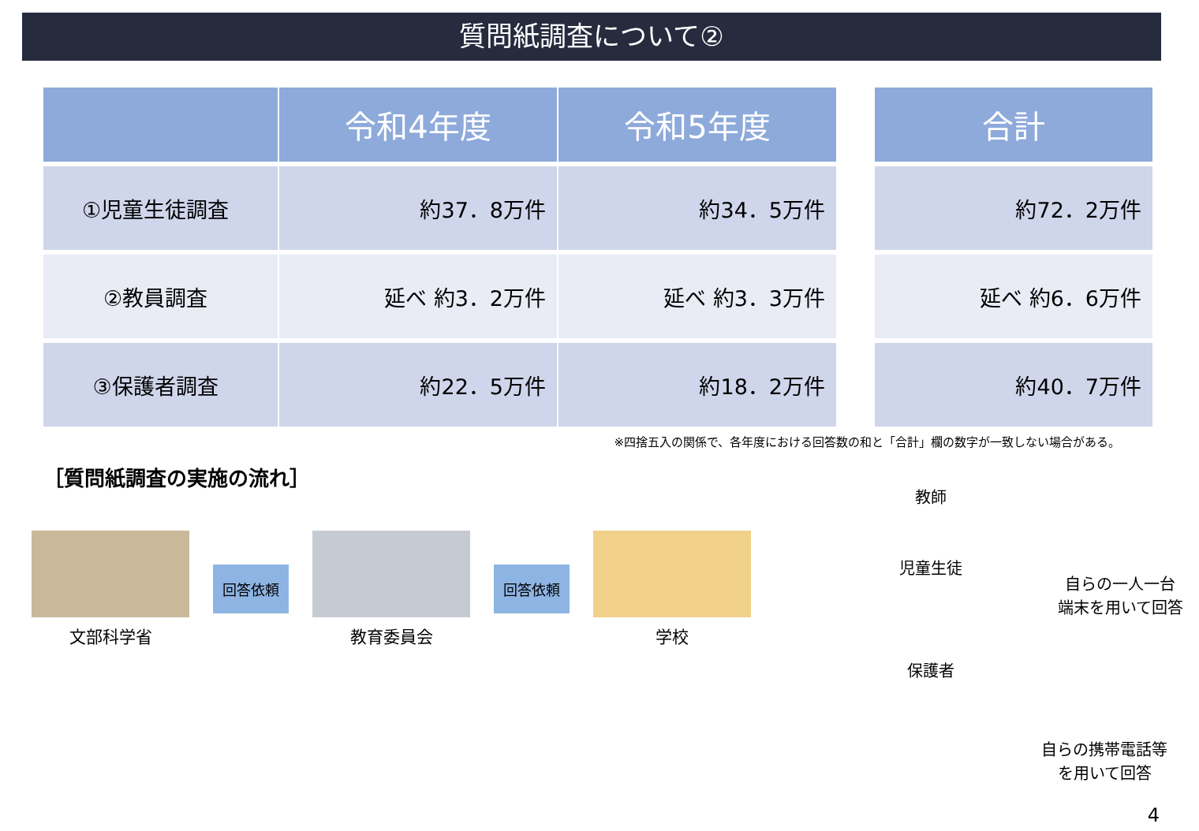質問紙調査について②
| | 令和4年度 | 令和5年度 | | 合計 |
| --- | --- | --- | --- | --- |
| ①児童生徒調査 | 約37．8万件 | 約34．5万件 | | 約72．2万件 |
| ②教員調査 | 延べ 約3．2万件 | 延べ 約3．3万件 | | 延べ 約6．6万件 |
| ③保護者調査 | 約22．5万件 | 約18．2万件 | | 約40．7万件 |
※四捨五入の関係で、各年度における回答数の和と「合計」欄の数字が一致しない場合がある。
［質問紙調査の実施の流れ］
文部科学省
回答依頼
教育委員会
回答依頼
学校
教師
児童生徒
自らの一人一台
端末を用いて回答
保護者
自らの携帯電話等
を用いて回答
4